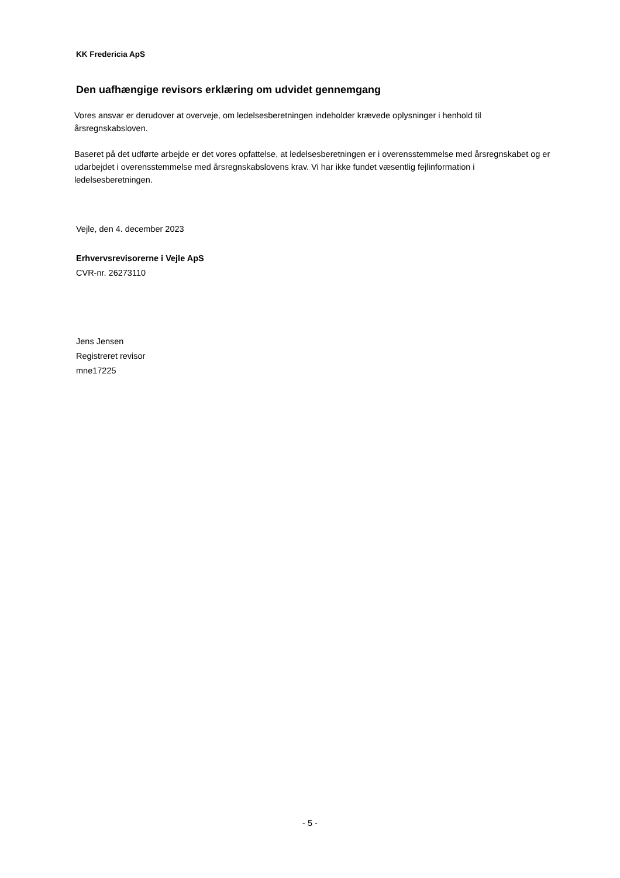KK Fredericia ApS
Den uafhængige revisors erklæring om udvidet gennemgang
Vores ansvar er derudover at overveje, om ledelsesberetningen indeholder krævede oplysninger i henhold til årsregnskabsloven.
Baseret på det udførte arbejde er det vores opfattelse, at ledelsesberetningen er i overensstemmelse med årsregnskabet og er udarbejdet i overensstemmelse med årsregnskabslovens krav. Vi har ikke fundet væsentlig fejlinformation i ledelsesberetningen.
Vejle, den 4. december 2023
Erhvervsrevisorerne i Vejle ApS
CVR-nr. 26273110
Jens Jensen
Registreret revisor
mne17225
- 5 -